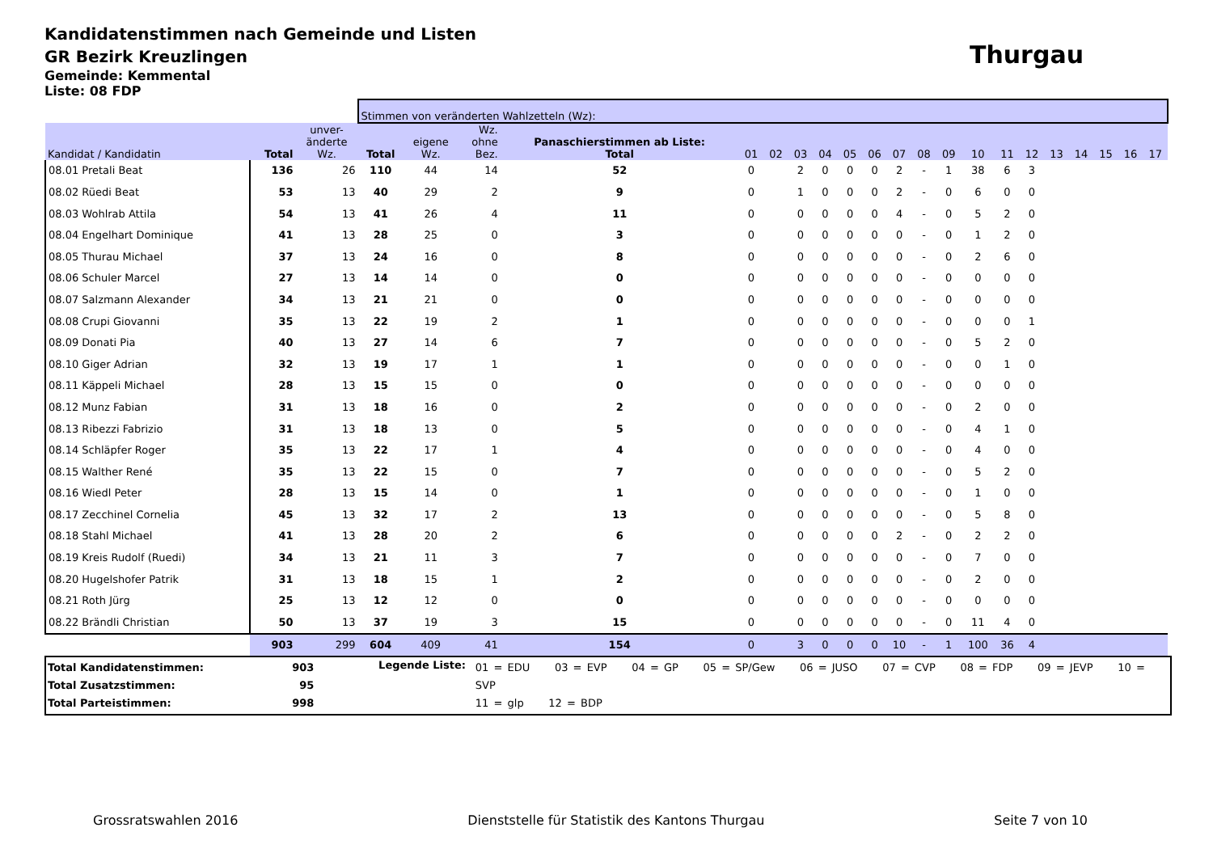Kandidatenstimmen nach Gemeinde und Listen
GR Bezirk Kreuzlingen
Thurgau
Gemeinde: Kemmental
Liste: 08 FDP
| | | | Stimmen von veränderten Wahlzetteln (Wz): | | | | | | | | | | | | | | | | | | | | |
| --- | --- | --- | --- | --- | --- | --- | --- | --- | --- | --- | --- | --- | --- | --- | --- | --- | --- | --- | --- | --- | --- | --- | --- |
| Kandidat / Kandidatin | Total | unver- änderte Wz. | Total | eigene Wz. | Wz. ohne Bez. | Panaschierstimmen ab Liste: Total | 01 | 02 | 03 | 04 | 05 | 06 | 07 | 08 | 09 | 10 | 11 | 12 | 13 | 14 | 15 | 16 | 17 |
| 08.01 Pretali Beat | 136 | 26 | 110 | 44 | 14 | 52 | 0 | | 2 | 0 | 0 | 0 | 2 | - | 1 | 38 | 6 | 3 | | | | | |
| 08.02 Rüedi Beat | 53 | 13 | 40 | 29 | 2 | 9 | 0 | | 1 | 0 | 0 | 0 | 2 | - | 0 | 6 | 0 | 0 | | | | | |
| 08.03 Wohlrab Attila | 54 | 13 | 41 | 26 | 4 | 11 | 0 | | 0 | 0 | 0 | 0 | 4 | - | 0 | 5 | 2 | 0 | | | | | |
| 08.04 Engelhart Dominique | 41 | 13 | 28 | 25 | 0 | 3 | 0 | | 0 | 0 | 0 | 0 | 0 | - | 0 | 1 | 2 | 0 | | | | | |
| 08.05 Thurau Michael | 37 | 13 | 24 | 16 | 0 | 8 | 0 | | 0 | 0 | 0 | 0 | 0 | - | 0 | 2 | 6 | 0 | | | | | |
| 08.06 Schuler Marcel | 27 | 13 | 14 | 14 | 0 | 0 | 0 | | 0 | 0 | 0 | 0 | 0 | - | 0 | 0 | 0 | 0 | | | | | |
| 08.07 Salzmann Alexander | 34 | 13 | 21 | 21 | 0 | 0 | 0 | | 0 | 0 | 0 | 0 | 0 | - | 0 | 0 | 0 | 0 | | | | | |
| 08.08 Crupi Giovanni | 35 | 13 | 22 | 19 | 2 | 1 | 0 | | 0 | 0 | 0 | 0 | 0 | - | 0 | 0 | 0 | 1 | | | | | |
| 08.09 Donati Pia | 40 | 13 | 27 | 14 | 6 | 7 | 0 | | 0 | 0 | 0 | 0 | 0 | - | 0 | 5 | 2 | 0 | | | | | |
| 08.10 Giger Adrian | 32 | 13 | 19 | 17 | 1 | 1 | 0 | | 0 | 0 | 0 | 0 | 0 | - | 0 | 0 | 1 | 0 | | | | | |
| 08.11 Käppeli Michael | 28 | 13 | 15 | 15 | 0 | 0 | 0 | | 0 | 0 | 0 | 0 | 0 | - | 0 | 0 | 0 | 0 | | | | | |
| 08.12 Munz Fabian | 31 | 13 | 18 | 16 | 0 | 2 | 0 | | 0 | 0 | 0 | 0 | 0 | - | 0 | 2 | 0 | 0 | | | | | |
| 08.13 Ribezzi Fabrizio | 31 | 13 | 18 | 13 | 0 | 5 | 0 | | 0 | 0 | 0 | 0 | 0 | - | 0 | 4 | 1 | 0 | | | | | |
| 08.14 Schläpfer Roger | 35 | 13 | 22 | 17 | 1 | 4 | 0 | | 0 | 0 | 0 | 0 | 0 | - | 0 | 4 | 0 | 0 | | | | | |
| 08.15 Walther René | 35 | 13 | 22 | 15 | 0 | 7 | 0 | | 0 | 0 | 0 | 0 | 0 | - | 0 | 5 | 2 | 0 | | | | | |
| 08.16 Wiedl Peter | 28 | 13 | 15 | 14 | 0 | 1 | 0 | | 0 | 0 | 0 | 0 | 0 | - | 0 | 1 | 0 | 0 | | | | | |
| 08.17 Zecchinel Cornelia | 45 | 13 | 32 | 17 | 2 | 13 | 0 | | 0 | 0 | 0 | 0 | 0 | - | 0 | 5 | 8 | 0 | | | | | |
| 08.18 Stahl Michael | 41 | 13 | 28 | 20 | 2 | 6 | 0 | | 0 | 0 | 0 | 0 | 2 | - | 0 | 2 | 2 | 0 | | | | | |
| 08.19 Kreis Rudolf (Ruedi) | 34 | 13 | 21 | 11 | 3 | 7 | 0 | | 0 | 0 | 0 | 0 | 0 | - | 0 | 7 | 0 | 0 | | | | | |
| 08.20 Hugelshofer Patrik | 31 | 13 | 18 | 15 | 1 | 2 | 0 | | 0 | 0 | 0 | 0 | 0 | - | 0 | 2 | 0 | 0 | | | | | |
| 08.21 Roth Jürg | 25 | 13 | 12 | 12 | 0 | 0 | 0 | | 0 | 0 | 0 | 0 | 0 | - | 0 | 0 | 0 | 0 | | | | | |
| 08.22 Brändli Christian | 50 | 13 | 37 | 19 | 3 | 15 | 0 | | 0 | 0 | 0 | 0 | 0 | - | 0 | 11 | 4 | 0 | | | | | |
| | 903 | 299 | 604 | 409 | 41 | 154 | 0 | | 3 | 0 | 0 | 0 | 10 | - | 1 | 100 | 36 | 4 | | | | | |
Total Kandidatenstimmen: 903
Total Zusatzstimmen: 95
Total Parteistimmen: 998
Legende Liste:
01 = EDU 03 = EVP 04 = GP 05 = SP/Gew 06 = JUSO 07 = CVP 08 = FDP 09 = JEVP 10 = SVP
11 = glp 12 = BDP
Grossratswahlen 2016 Dienststelle für Statistik des Kantons Thurgau Seite 7 von 10